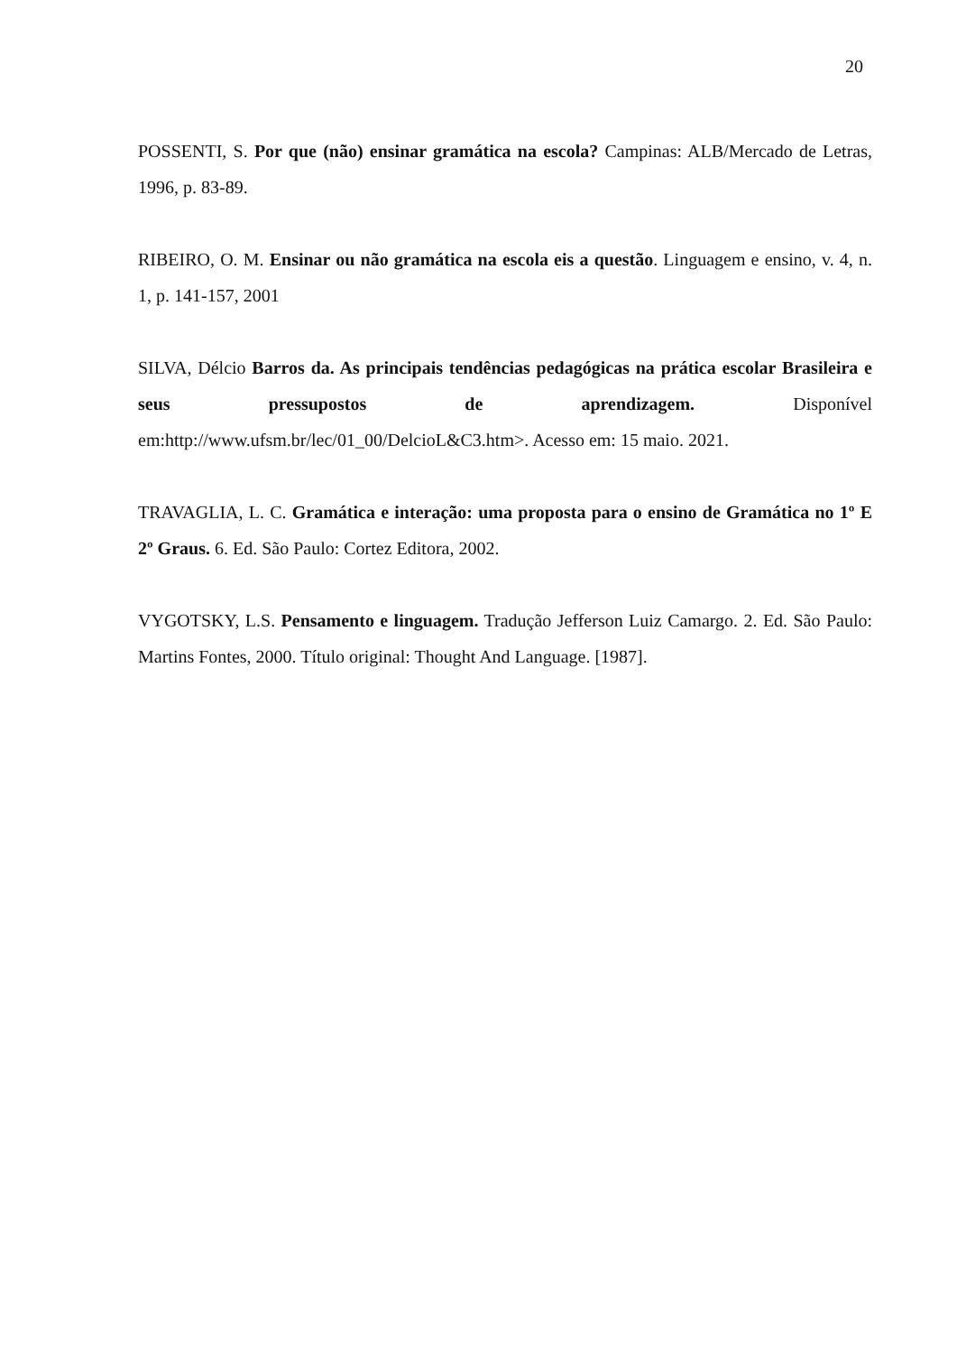20
POSSENTI, S. Por que (não) ensinar gramática na escola? Campinas: ALB/Mercado de Letras, 1996, p. 83-89.
RIBEIRO, O. M. Ensinar ou não gramática na escola eis a questão. Linguagem e ensino, v. 4, n. 1, p. 141-157, 2001
SILVA, Délcio Barros da. As principais tendências pedagógicas na prática escolar Brasileira e seus pressupostos de aprendizagem. Disponível em:http://www.ufsm.br/lec/01_00/DelcioL&C3.htm>. Acesso em: 15 maio. 2021.
TRAVAGLIA, L. C. Gramática e interação: uma proposta para o ensino de Gramática no 1º E 2º Graus. 6. Ed. São Paulo: Cortez Editora, 2002.
VYGOTSKY, L.S. Pensamento e linguagem. Tradução Jefferson Luiz Camargo. 2. Ed. São Paulo: Martins Fontes, 2000. Título original: Thought And Language. [1987].